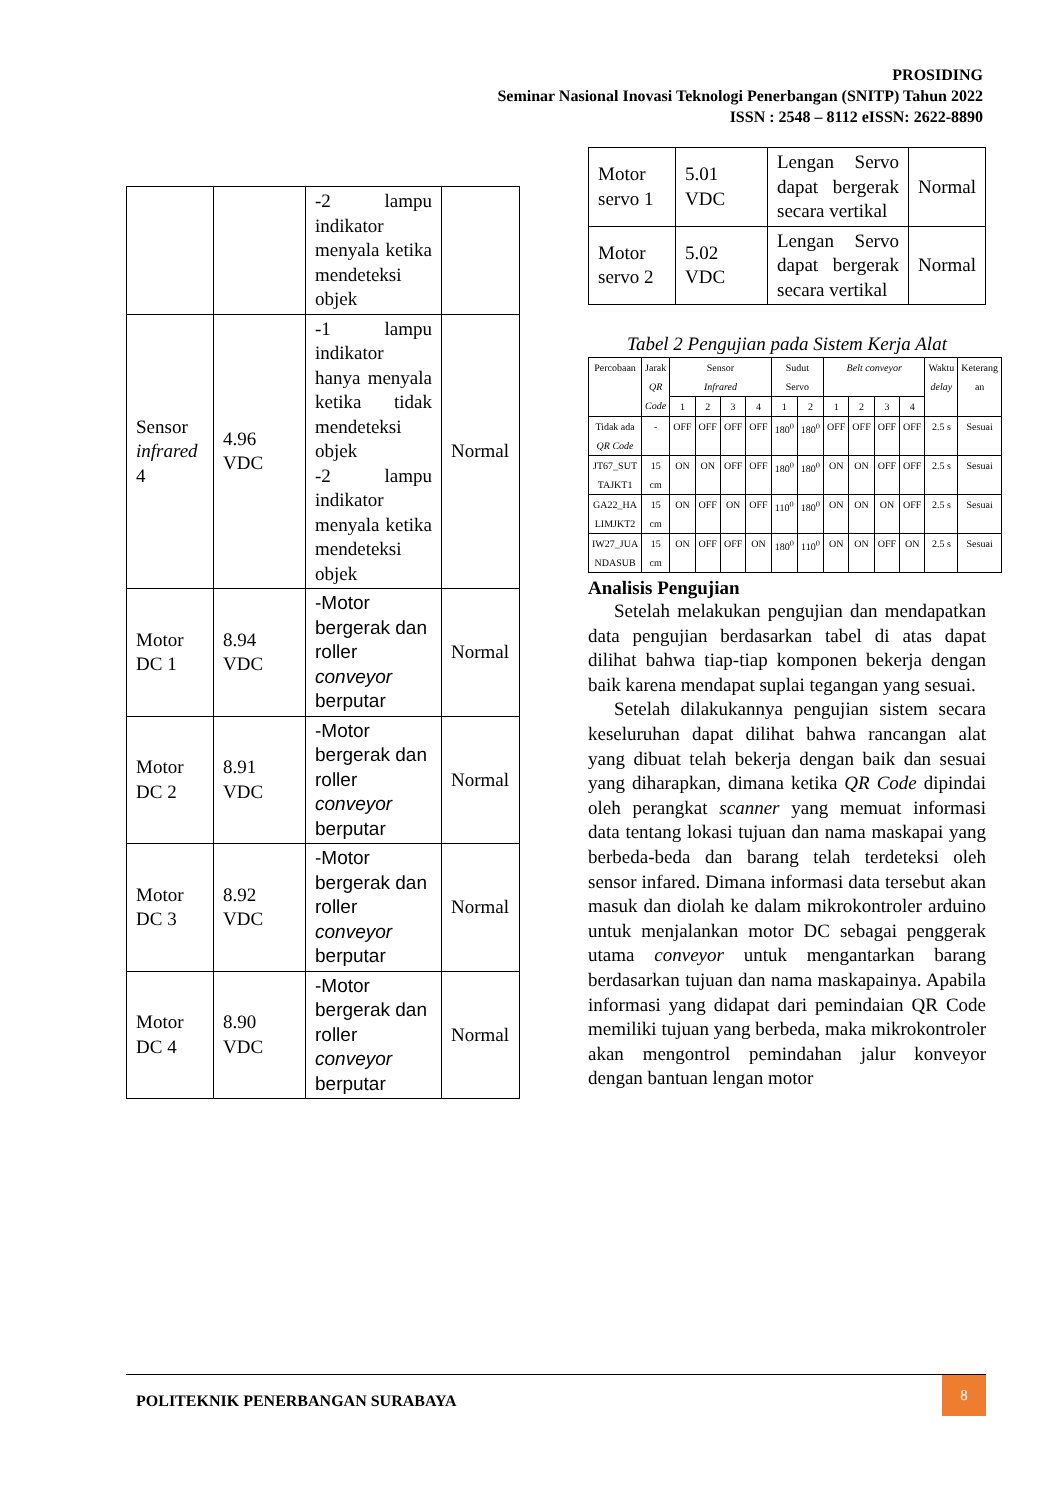PROSIDING
Seminar Nasional Inovasi Teknologi Penerbangan (SNITP) Tahun 2022
ISSN : 2548 – 8112 eISSN: 2622-8890
| | | -2 lampu indikator menyala ketika mendeteksi objek | |
| Sensor infrared 4 | 4.96 VDC | -1 lampu indikator hanya menyala ketika tidak mendeteksi objek -2 lampu indikator menyala ketika mendeteksi objek | Normal |
| Motor DC 1 | 8.94 VDC | -Motor bergerak dan roller conveyor berputar | Normal |
| Motor DC 2 | 8.91 VDC | -Motor bergerak dan roller conveyor berputar | Normal |
| Motor DC 3 | 8.92 VDC | -Motor bergerak dan roller conveyor berputar | Normal |
| Motor DC 4 | 8.90 VDC | -Motor bergerak dan roller conveyor berputar | Normal |
| Motor servo 1 | 5.01 VDC | Lengan Servo dapat bergerak secara vertikal | Normal |
| Motor servo 2 | 5.02 VDC | Lengan Servo dapat bergerak secara vertikal | Normal |
Tabel 2 Pengujian pada Sistem Kerja Alat
| Percobaan | Jarak QR Code | Sensor Infrared | | | | Sudut Servo | | Belt conveyor | | | | Waktu delay | Keterang an |
| --- | --- | --- | --- | --- | --- | --- | --- | --- | --- | --- | --- | --- | --- |
| | | 1 | 2 | 3 | 4 | 1 | 2 | 1 | 2 | 3 | 4 | | |
| Tidak ada QR Code | - | OFF | OFF | OFF | OFF | 180<sup>0</sup> | 180<sup>0</sup> | OFF | OFF | OFF | OFF | 2.5 s | Sesuai |
| JT67_SUT TAJKT1 | 15 cm | ON | ON | OFF | OFF | 180<sup>0</sup> | 180<sup>0</sup> | ON | ON | OFF | OFF | 2.5 s | Sesuai |
| GA22_HA LIMJKT2 | 15 cm | ON | OFF | ON | OFF | 110<sup>0</sup> | 180<sup>0</sup> | ON | ON | ON | OFF | 2.5 s | Sesuai |
| IW27_JUA NDASUB | 15 cm | ON | OFF | OFF | ON | 180<sup>0</sup> | 110<sup>0</sup> | ON | ON | OFF | ON | 2.5 s | Sesuai |
Analisis Pengujian
Setelah melakukan pengujian dan mendapatkan data pengujian berdasarkan tabel di atas dapat dilihat bahwa tiap-tiap komponen bekerja dengan baik karena mendapat suplai tegangan yang sesuai.
Setelah dilakukannya pengujian sistem secara keseluruhan dapat dilihat bahwa rancangan alat yang dibuat telah bekerja dengan baik dan sesuai yang diharapkan, dimana ketika QR Code dipindai oleh perangkat scanner yang memuat informasi data tentang lokasi tujuan dan nama maskapai yang berbeda-beda dan barang telah terdeteksi oleh sensor infared. Dimana informasi data tersebut akan masuk dan diolah ke dalam mikrokontroler arduino untuk menjalankan motor DC sebagai penggerak utama conveyor untuk mengantarkan barang berdasarkan tujuan dan nama maskapainya. Apabila informasi yang didapat dari pemindaian QR Code memiliki tujuan yang berbeda, maka mikrokontroler akan mengontrol pemindahan jalur konveyor dengan bantuan lengan motor
POLITEKNIK PENERBANGAN SURABAYA
8